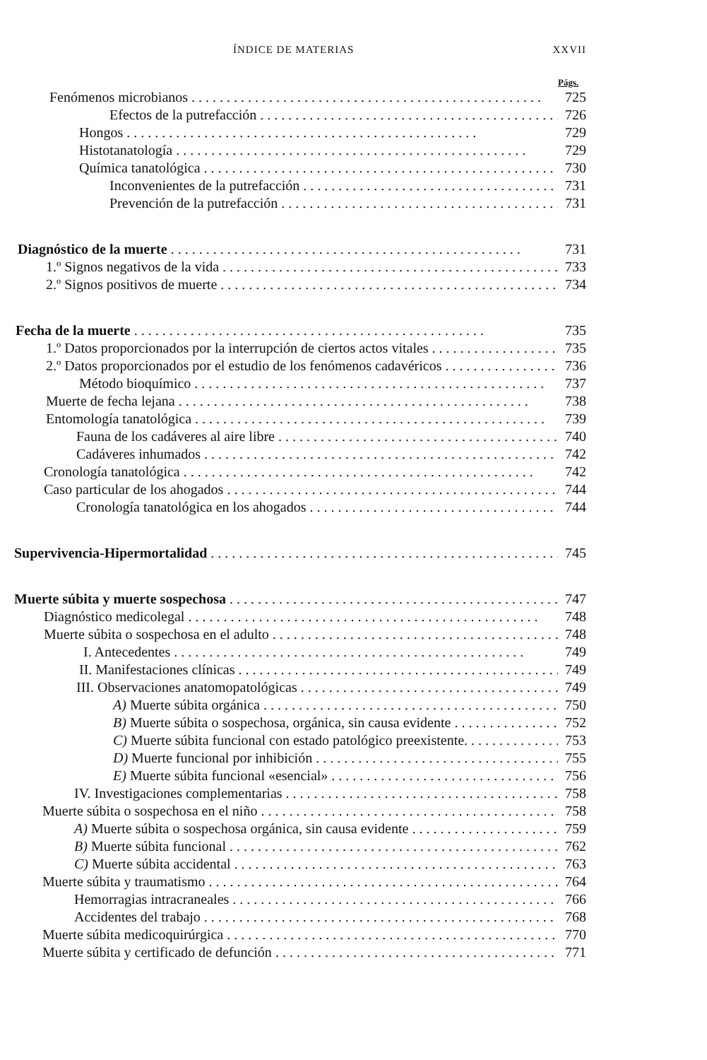ÍNDICE DE MATERIAS XXVII
Págs.
Fenómenos microbianos 725
Efectos de la putrefacción 726
Hongos 729
Histotanatología 729
Química tanatológica 730
Inconvenientes de la putrefacción 731
Prevención de la putrefacción 731
Diagnóstico de la muerte 731
1.º Signos negativos de la vida 733
2.º Signos positivos de muerte 734
Fecha de la muerte 735
1.º Datos proporcionados por la interrupción de ciertos actos vitales 735
2.º Datos proporcionados por el estudio de los fenómenos cadavéricos 736
Método bioquímico 737
Muerte de fecha lejana 738
Entomología tanatológica 739
Fauna de los cadáveres al aire libre 740
Cadáveres inhumados 742
Cronología tanatológica 742
Caso particular de los ahogados 744
Cronología tanatológica en los ahogados 744
Supervivencia-Hipermortalidad 745
Muerte súbita y muerte sospechosa 747
Diagnóstico medicolegal 748
Muerte súbita o sospechosa en el adulto 748
I. Antecedentes 749
II. Manifestaciones clínicas 749
III. Observaciones anatomopatológicas 749
A) Muerte súbita orgánica 750
B) Muerte súbita o sospechosa, orgánica, sin causa evidente 752
C) Muerte súbita funcional con estado patológico preexistente. 753
D) Muerte funcional por inhibición 755
E) Muerte súbita funcional «esencial» 756
IV. Investigaciones complementarias 758
Muerte súbita o sospechosa en el niño 758
A) Muerte súbita o sospechosa orgánica, sin causa evidente 759
B) Muerte súbita funcional 762
C) Muerte súbita accidental 763
Muerte súbita y traumatismo 764
Hemorragias intracraneales 766
Accidentes del trabajo 768
Muerte súbita medicoquirúrgica 770
Muerte súbita y certificado de defunción 771